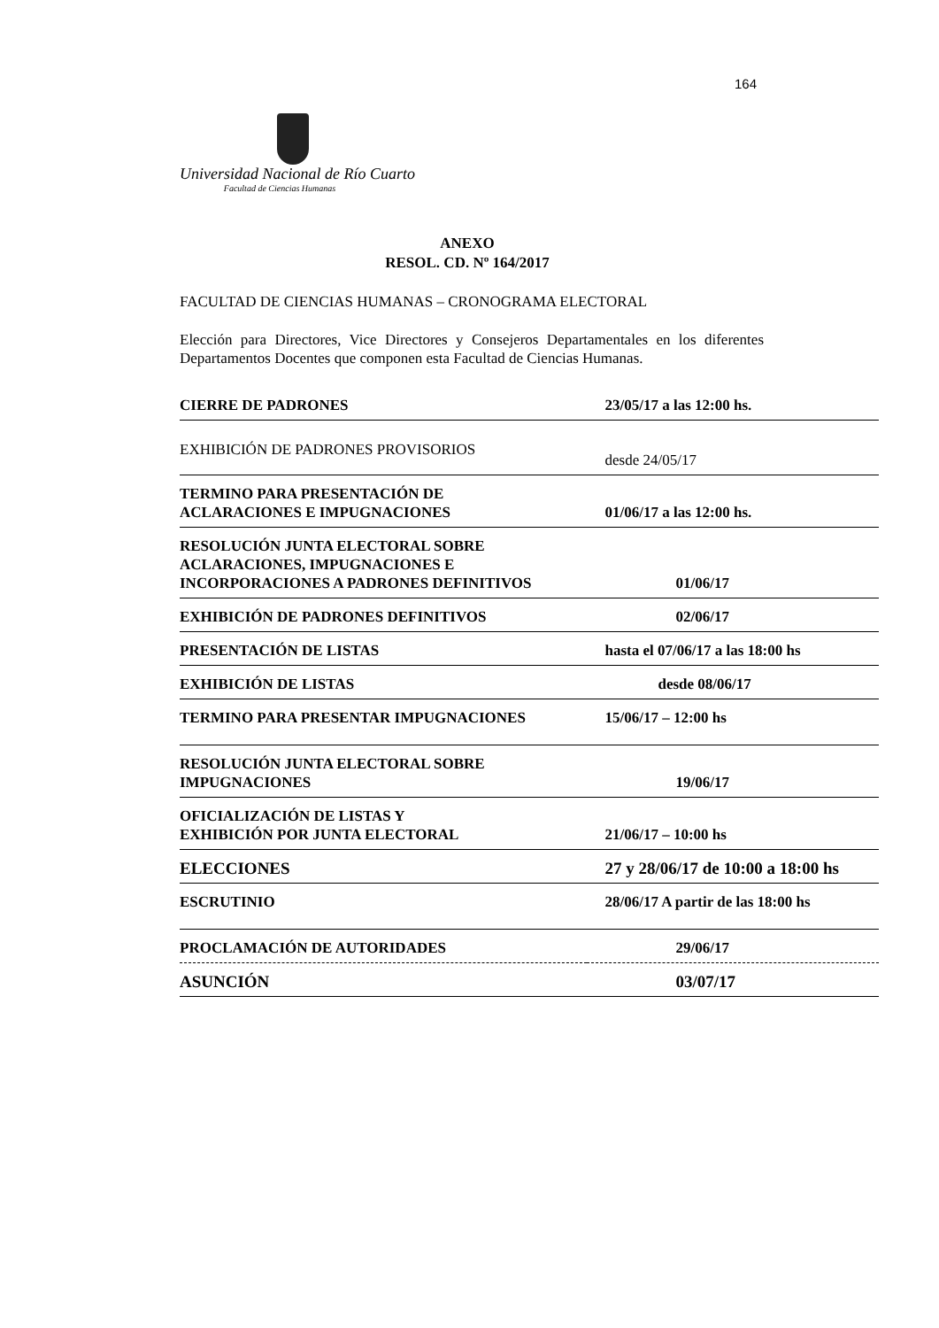164
Universidad Nacional de Río Cuarto
Facultad de Ciencias Humanas
ANEXO
RESOL. CD. Nº 164/2017
FACULTAD DE CIENCIAS HUMANAS – CRONOGRAMA ELECTORAL
Elección para Directores, Vice Directores y Consejeros Departamentales en los diferentes Departamentos Docentes que componen esta Facultad de Ciencias Humanas.
| CIERRE DE PADRONES | 23/05/17 a las 12:00 hs. |
| EXHIBICIÓN DE PADRONES PROVISORIOS | desde 24/05/17 |
| TERMINO PARA PRESENTACIÓN DE ACLARACIONES E IMPUGNACIONES | 01/06/17 a las 12:00 hs. |
| RESOLUCIÓN JUNTA ELECTORAL SOBRE ACLARACIONES, IMPUGNACIONES E INCORPORACIONES A PADRONES DEFINITIVOS | 01/06/17 |
| EXHIBICIÓN DE PADRONES DEFINITIVOS | 02/06/17 |
| PRESENTACIÓN DE LISTAS | hasta el 07/06/17 a las 18:00 hs |
| EXHIBICIÓN DE LISTAS | desde 08/06/17 |
| TERMINO PARA PRESENTAR IMPUGNACIONES | 15/06/17 – 12:00 hs |
| RESOLUCIÓN JUNTA ELECTORAL SOBRE IMPUGNACIONES | 19/06/17 |
| OFICIALIZACIÓN DE LISTAS Y EXHIBICIÓN POR JUNTA ELECTORAL | 21/06/17 – 10:00 hs |
| ELECCIONES | 27 y 28/06/17 de 10:00 a 18:00 hs |
| ESCRUTINIO | 28/06/17 A partir de las 18:00 hs |
| PROCLAMACIÓN DE AUTORIDADES | 29/06/17 |
| ASUNCIÓN | 03/07/17 |